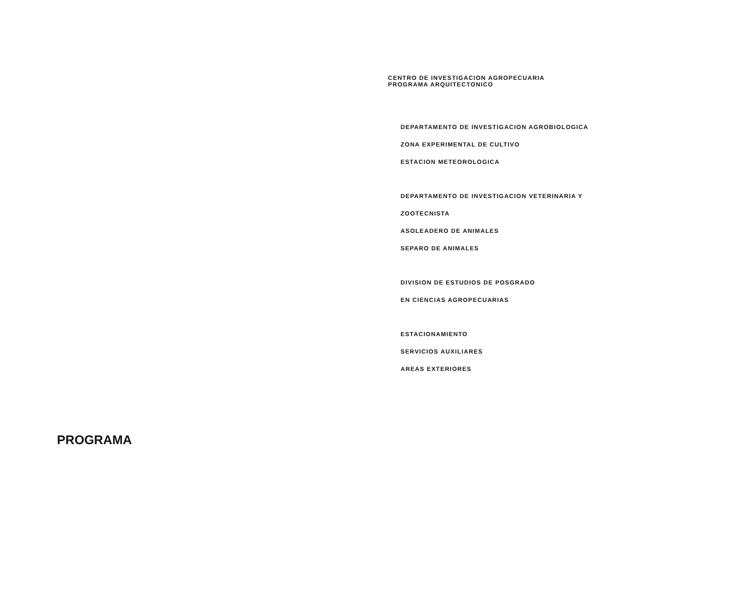CENTRO DE INVESTIGACION AGROPECUARIA
PROGRAMA ARQUITECTONICO
DEPARTAMENTO DE INVESTIGACION AGROBIOLOGICA
ZONA EXPERIMENTAL DE CULTIVO
ESTACION METEOROLOGICA
DEPARTAMENTO DE INVESTIGACION VETERINARIA Y
ZOOTECNISTA
ASOLEADERO DE ANIMALES
SEPARO DE ANIMALES
DIVISION DE ESTUDIOS DE POSGRADO
EN CIENCIAS AGROPECUARIAS
ESTACIONAMIENTO
SERVICIOS AUXILIARES
AREAS EXTERIORES
PROGRAMA